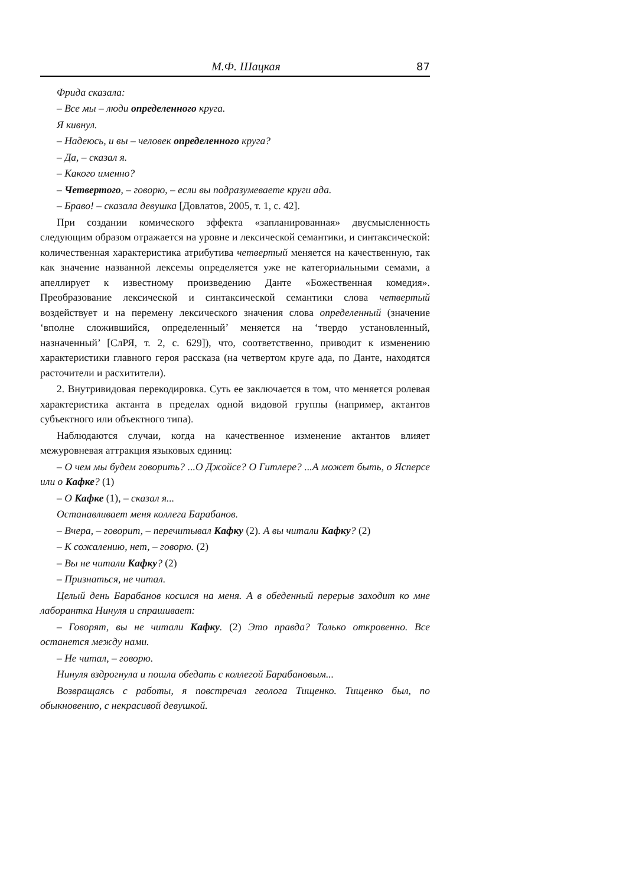М.Ф. Шацкая 87
Фрида сказала:
– Все мы – люди определенного круга.
Я кивнул.
– Надеюсь, и вы – человек определенного круга?
– Да, – сказал я.
– Какого именно?
– Четвертого, – говорю, – если вы подразумеваете круги ада.
– Браво! – сказала девушка [Довлатов, 2005, т. 1, с. 42].
При создании комического эффекта «запланированная» двусмысленность следующим образом отражается на уровне и лексической семантики, и синтаксической: количественная характеристика атрибутива четвертый меняется на качественную, так как значение названной лексемы определяется уже не категориальными семами, а апеллирует к известному произведению Данте «Божественная комедия». Преобразование лексической и синтаксической семантики слова четвертый воздействует и на перемену лексического значения слова определенный (значение ‘вполне сложившийся, определенный’ меняется на ‘твердо установленный, назначенный’ [СлРЯ, т. 2, с. 629]), что, соответственно, приводит к изменению характеристики главного героя рассказа (на четвертом круге ада, по Данте, находятся расточители и расхитители).
2. Внутривидовая перекодировка. Суть ее заключается в том, что меняется ролевая характеристика актанта в пределах одной видовой группы (например, актантов субъектного или объектного типа).
Наблюдаются случаи, когда на качественное изменение актантов влияет межуровневая аттракция языковых единиц:
– О чем мы будем говорить? ...О Джойсе? О Гитлере? ...А может быть, о Ясперсе или о Кафке? (1)
– О Кафке (1), – сказал я...
Останавливает меня коллега Барабанов.
– Вчера, – говорит, – перечитывал Кафку (2). А вы читали Кафку? (2)
– К сожалению, нет, – говорю. (2)
– Вы не читали Кафку? (2)
– Признаться, не читал.
Целый день Барабанов косился на меня. А в обеденный перерыв заходит ко мне лаборантка Нинуля и спрашивает:
– Говорят, вы не читали Кафку. (2) Это правда? Только откровенно. Все останется между нами.
– Не читал, – говорю.
Нинуля вздрогнула и пошла обедать с коллегой Барабановым...
Возвращаясь с работы, я повстречал геолога Тищенко. Тищенко был, по обыкновению, с некрасивой девушкой.